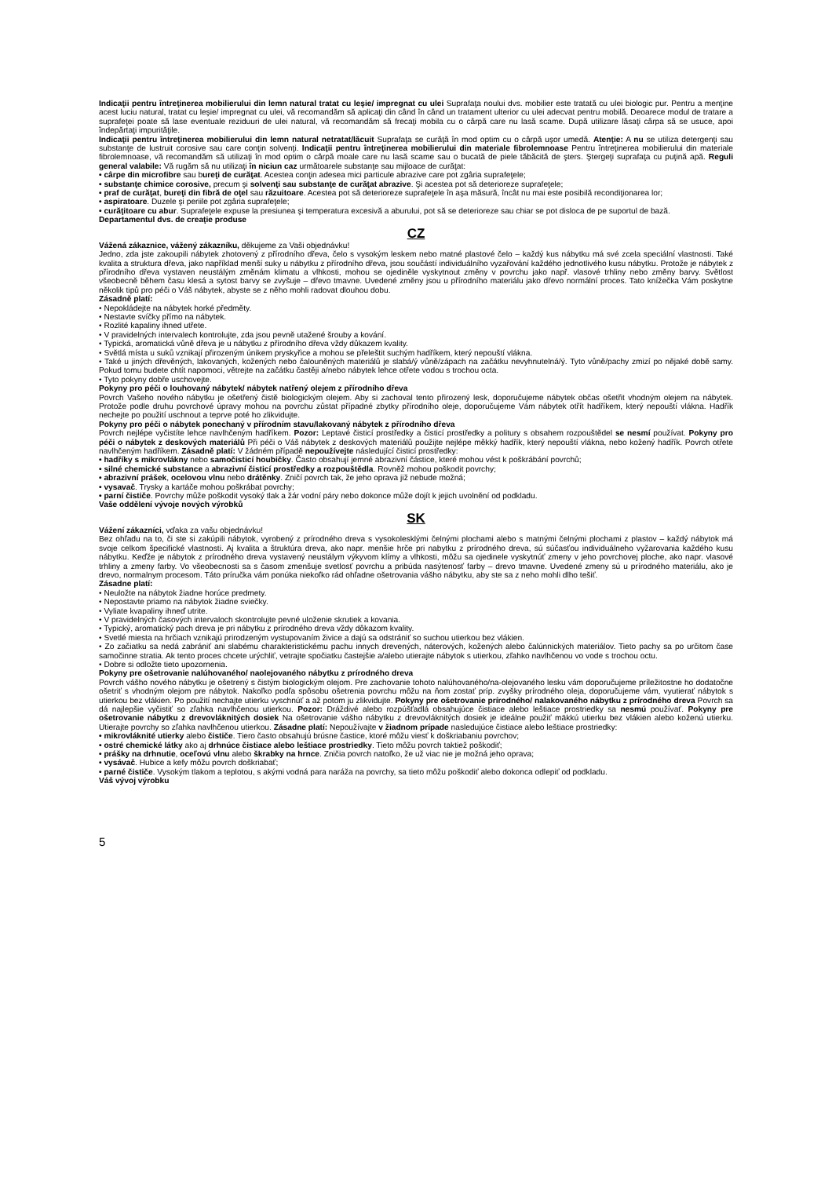Indicaţii pentru întreţinerea mobilierului din lemn natural tratat cu leşie/ impregnat cu ulei Suprafaţa noului dvs. mobilier este tratată cu ulei biologic pur. Pentru a menţine acest luciu natural, tratat cu leşie/ impregnat cu ulei, vă recomandăm să aplicaţi din când în când un tratament ulterior cu ulei adecvat pentru mobilă. Deoarece modul de tratare a suprafeţei poate să lase eventuale reziduuri de ulei natural, vă recomandăm să frecaţi mobila cu o cârpă care nu lasă scame. După utilizare lăsaţi cârpa să se usuce, apoi îndepărtaţi impurităţile.
Indicaţii pentru întreţinerea mobilierului din lemn natural netratat/lăcuit Suprafaţa se curăţă în mod optim cu o cârpă uşor umedă. Atenţie: A nu se utiliza detergenţi sau substanţe de lustruit corosive sau care conţin solvenţi. Indicaţii pentru întreţinerea mobilierului din materiale fibrolemnoase Pentru întreţinerea mobilierului din materiale fibrolemnoase, vă recomandăm să utilizaţi în mod optim o cârpă moale care nu lasă scame sau o bucată de piele tăbăcită de şters. Ştergeţi suprafaţa cu puţină apă. Reguli general valabile: Vă rugăm să nu utilizaţi în niciun caz următoarele substanţe sau mijloace de curăţat:
• cârpe din microfibre sau bureţi de curăţat. Acestea conţin adesea mici particule abrazive care pot zgâria suprafeţele;
• substanţe chimice corosive, precum şi solvenţi sau substanţe de curăţat abrazive. Şi acestea pot să deterioreze suprafeţele;
• praf de curăţat, bureţi din fibră de oţel sau răzuitoare. Acestea pot să deterioreze suprafeţele în aşa măsură, încât nu mai este posibilă recondiţionarea lor;
• aspiratoare. Duzele şi periile pot zgâria suprafeţele;
• curăţitoare cu abur. Suprafeţele expuse la presiunea şi temperatura excesivă a aburului, pot să se deterioreze sau chiar se pot disloca de pe suportul de bază.
Departamentul dvs. de creaţie produse
CZ
Vážená zákaznice, vážený zákazníku, děkujeme za Vaši objednávku!
Jedno, zda jste zakoupili nábytek zhotovený z přírodního dřeva, čelo s vysokým leskem nebo matné plastové čelo – každý kus nábytku má své zcela speciální vlastnosti. Také kvalita a struktura dřeva, jako například menší suky u nábytku z přírodního dřeva, jsou součástí individuálního vyzařování každého jednotlivého kusu nábytku. Protože je nábytek z přírodního dřeva vystaven neustálým změnám klimatu a vlhkosti, mohou se ojediněle vyskytnout změny v povrchu jako např. vlasové trhliny nebo změny barvy. Světlost všeobecně během času klesá a sytost barvy se zvyšuje – dřevo tmavne. Uvedené změny jsou u přírodního materiálu jako dřevo normální proces. Tato knížečka Vám poskytne několik tipů pro péči o Váš nábytek, abyste se z něho mohli radovat dlouhou dobu.
Zásadně platí:
• Nepokládejte na nábytek horké předměty.
• Nestavte svíčky přímo na nábytek.
• Rozlité kapaliny ihned utřete.
• V pravidelných intervalech kontrolujte, zda jsou pevně utažené šrouby a kování.
• Typická, aromatická vůně dřeva je u nábytku z přírodního dřeva vždy důkazem kvality.
• Světlá místa u suků vznikají přirozeným únikem pryskyřice a mohou se přeleštit suchým hadříkem, který nepouští vlákna.
• Také u jiných dřevěných, lakovaných, kožených nebo čalouněných materiálů je slabá/ý vůně/zápach na začátku nevyhnutelná/ý. Tyto vůně/pachy zmizí po nějaké době samy. Pokud tomu budete chtít napomoci, větrejte na začátku častěji a/nebo nábytek lehce otřete vodou s trochou octa.
• Tyto pokyny dobře uschovejte.
Pokyny pro péči o louhovaný nábytek/ nábytek natřený olejem z přírodního dřeva
Povrch Vašeho nového nábytku je ošetřený čistě biologickým olejem. Aby si zachoval tento přirozený lesk, doporučujeme nábytek občas ošetřit vhodným olejem na nábytek. Protože podle druhu povrchové úpravy mohou na povrchu zůstat případné zbytky přírodního oleje, doporučujeme Vám nábytek otřít hadříkem, který nepouští vlákna. Hadřík nechejte po použití uschnout a teprve poté ho zlikvidujte.
Pokyny pro péči o nábytek ponechaný v přírodním stavu/lakovaný nábytek z přírodního dřeva
Povrch nejlépe vyčistíte lehce navlhčeným hadříkem. Pozor: Leptavé čisticí prostředky a čisticí prostředky a politury s obsahem rozpouštědel se nesmí používat. Pokyny pro péči o nábytek z deskových materiálů Při péči o Váš nábytek z deskových materiálů použijte nejlépe měkký hadřík, který nepouští vlákna, nebo kožený hadřík. Povrch otřete navlhčeným hadříkem. Zásadně platí: V žádném případě nepoužívejte následující čisticí prostředky:
• hadříky s mikrovlákny nebo samočisticí houbičky. Často obsahují jemné abrazivní částice, které mohou vést k poškrábání povrchů;
• silné chemické substance a abrazivní čisticí prostředky a rozpouštědla. Rovněž mohou poškodit povrchy;
• abrazivní prášek, ocelovou vlnu nebo drátěnky. Zničí povrch tak, že jeho oprava již nebude možná;
• vysavač. Trysky a kartáče mohou poškrábat povrchy;
• parní čističe. Povrchy může poškodit vysoký tlak a žár vodní páry nebo dokonce může dojít k jejich uvolnění od podkladu.
Vaše oddělení vývoje nových výrobků
SK
Vážení zákazníci, vďaka za vašu objednávku!
Bez ohľadu na to, či ste si zakúpili nábytok, vyrobený z prírodného dreva s vysokolesklými čelnými plochami alebo s matnými čelnými plochami z plastov – každý nábytok má svoje celkom špecifické vlastnosti. Aj kvalita a štruktúra dreva, ako napr. menšie hrče pri nabytku z prírodného dreva, sú súčasťou individuálneho vyžarovania každého kusu nábytku. Keďže je nábytok z prírodného dreva vystavený neustálym výkyvom klímy a vlhkosti, môžu sa ojedinele vyskytnúť zmeny v jeho povrchovej ploche, ako napr. vlasové trhliny a zmeny farby. Vo všeobecnosti sa s časom zmenšuje svetlosť povrchu a pribúda nasýtenosť farby – drevo tmavne. Uvedené zmeny sú u prírodného materiálu, ako je drevo, normalnym procesom. Táto príručka vám ponúka niekoľko rád ohľadne ošetrovania vášho nábytku, aby ste sa z neho mohli dlho tešiť.
Zásadne platí:
• Neuložte na nábytok žiadne horúce predmety.
• Nepostavte priamo na nábytok žiadne sviečky.
• Vyliate kvapaliny ihneď utrite.
• V pravidelných časových intervaloch skontrolujte pevné uloženie skrutiek a kovania.
• Typický, aromatický pach dreva je pri nábytku z prírodného dreva vždy dôkazom kvality.
• Svetlé miesta na hrčiach vznikajú prirodzeným vystupovaním živice a dajú sa odstrániť so suchou utierkou bez vlákien.
• Zo začiatku sa nedá zabrániť ani slabému charakteristickému pachu innych drevených, náterových, kožených alebo čalúnnických materiálov. Tieto pachy sa po určitom čase samočinne stratia. Ak tento proces chcete urýchliť, vetrajte spočiatku častejšie a/alebo utierajte nábytok s utierkou, zľahko navlhčenou vo vode s trochou octu.
• Dobre si odložte tieto upozornenia.
Pokyny pre ošetrovanie nalúhovaného/ naolejovaného nábytku z prírodného dreva
Povrch vášho nového nábytku je ošetrený s čistým biologickým olejom. Pre zachovanie tohoto nalúhovaného/na-olejovaného lesku vám doporučujeme príležitostne ho dodatočne ošetriť s vhodným olejom pre nábytok. Nakoľko podľa spôsobu ošetrenia povrchu môžu na ňom zostať príp. zvyšky prírodného oleja, doporučujeme vám, vyutierať nábytok s utierkou bez vlákien. Po použití nechajte utierku vyschnúť a až potom ju zlikvidujte. Pokyny pre ošetrovanie prírodného/ nalakovaného nábytku z prírodného dreva Povrch sa dá najlepšie vyčistiť so zľahka navlhčenou utierkou. Pozor: Dráždivé alebo rozpúšťadlá obsahujúce čistiace alebo leštiace prostriedky sa nesmú používať. Pokyny pre ošetrovanie nábytku z drevovláknitých dosiek Na ošetrovanie vášho nábytku z drevovláknitých dosiek je ideálne použiť mäkkú utierku bez vlákien alebo koženú utierku. Utierajte povrchy so zľahka navlhčenou utierkou. Zásadne platí: Nepoužívajte v žiadnom prípade nasledujúce čistiace alebo leštiace prostriedky:
• mikrovláknité utierky alebo čističe. Tiero často obsahujú brúsne častice, ktoré môžu viesť k doškriabaniu povrchov;
• ostré chemické látky ako aj drhnúce čistiace alebo leštiace prostriedky. Tieto môžu povrch taktiež poškodiť;
• prášky na drhnutie, oceľovú vlnu alebo škrabky na hrnce. Zničia povrch natoľko, že už viac nie je možná jeho oprava;
• vysávač. Hubice a kefy môžu povrch doškriabať;
• parné čističe. Vysokým tlakom a teplotou, s akými vodná para naráža na povrchy, sa tieto môžu poškodiť alebo dokonca odlepiť od podkladu.
Váš vývoj výrobku
5